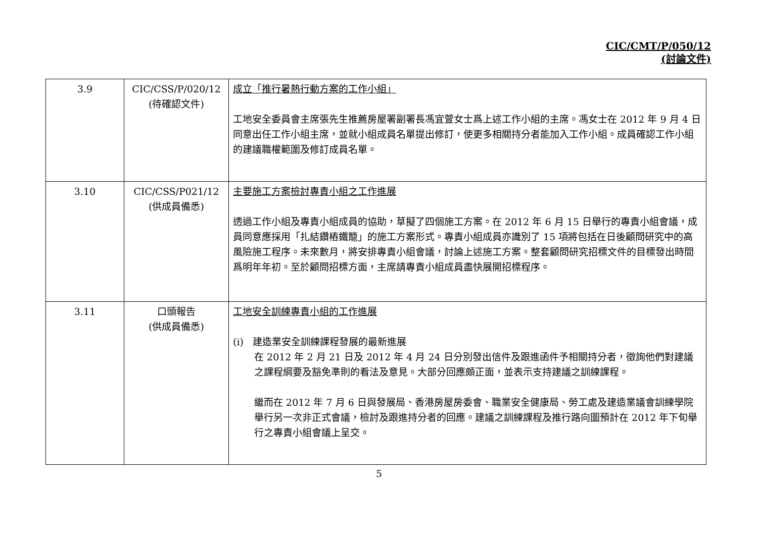CIC/CMT/P/050/12
(討論文件)
| 3.9 | CIC/CSS/P/020/12 (待確認文件) | 成立「推行暑熱行動方案的工作小組」 工地安全委員會主席張先生推薦房屋署副署長馮宜萱女士爲上述工作小組的主席。馮女士在 2012 年 9 月 4 日同意出任工作小組主席，並就小組成員名單提出修訂，使更多相關持分者能加入工作小組。成員確認工作小組的建議職權範圍及修訂成員名單。 |
| 3.10 | CIC/CSS/P021/12 (供成員備悉) | 主要施工方案檢討專責小組之工作進展 透過工作小組及專責小組成員的協助，草擬了四個施工方案。在 2012 年 6 月 15 日舉行的專責小組會議，成員同意應採用「扎結鑽樁鐵籠」的施工方案形式。專責小組成員亦識別了 15 項將包括在日後顧問研究中的高風險施工程序。未來數月，將安排專責小組會議，討論上述施工方案。整套顧問研究招標文件的目標發出時間爲明年年初。至於顧問招標方面，主席請專責小組成員盡快展開招標程序。 |
| 3.11 | 口頭報告 (供成員備悉) | 工地安全訓練專責小組的工作進展 (i) 建造業安全訓練課程發展的最新進展 在 2012 年 2 月 21 日及 2012 年 4 月 24 日分別發出信件及跟進函件予相關持分者，徵詢他們對建議之課程綱要及豁免準則的看法及意見。大部分回應頗正面，並表示支持建議之訓練課程。 繼而在 2012 年 7 月 6 日與發展局、香港房屋房委會、職業安全健康局、勞工處及建造業議會訓練學院舉行另一次非正式會議，檢討及跟進持分者的回應。建議之訓練課程及推行路向圖預計在 2012 年下旬舉行之專責小組會議上呈交。 |
5